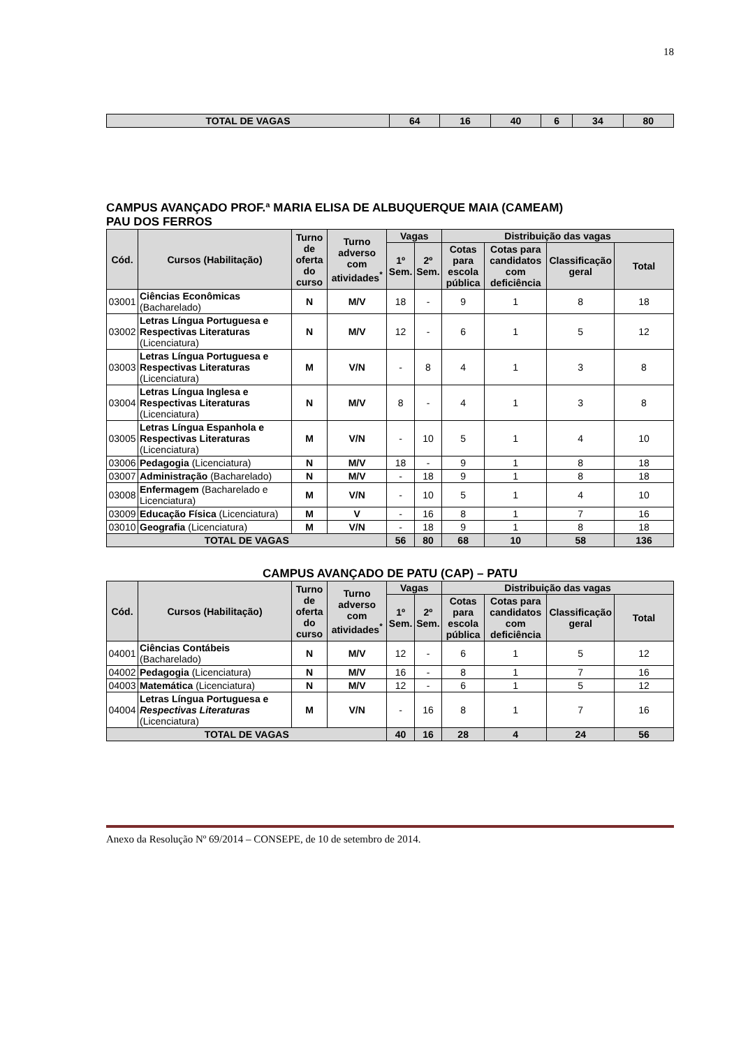18
| TOTAL DE VAGAS | 64 | 16 | 40 | 6 | 34 | 80 |
CAMPUS AVANÇADO PROF.ª MARIA ELISA DE ALBUQUERQUE MAIA (CAMEAM)
PAU DOS FERROS
| Cód. | Cursos (Habilitação) | Turno de oferta do curso | Turno adverso com atividades<sup>*</sup> | Vagas | | Distribuição das vagas | | | |
| --- | --- | --- | --- | --- | --- | --- | --- | --- | --- |
| | | | | 1º Sem. | 2º Sem. | Cotas para escola pública | Cotas para candidatos com deficiência | Classificação geral | Total |
| 03001 | Ciências Econômicas (Bacharelado) | N | M/V | 18 | - | 9 | 1 | 8 | 18 |
| 03002 | Letras Língua Portuguesa e Respectivas Literaturas (Licenciatura) | N | M/V | 12 | - | 6 | 1 | 5 | 12 |
| 03003 | Letras Língua Portuguesa e Respectivas Literaturas (Licenciatura) | M | V/N | - | 8 | 4 | 1 | 3 | 8 |
| 03004 | Letras Língua Inglesa e Respectivas Literaturas (Licenciatura) | N | M/V | 8 | - | 4 | 1 | 3 | 8 |
| 03005 | Letras Língua Espanhola e Respectivas Literaturas (Licenciatura) | M | V/N | - | 10 | 5 | 1 | 4 | 10 |
| 03006 | Pedagogia (Licenciatura) | N | M/V | 18 | - | 9 | 1 | 8 | 18 |
| 03007 | Administração (Bacharelado) | N | M/V | - | 18 | 9 | 1 | 8 | 18 |
| 03008 | Enfermagem (Bacharelado e Licenciatura) | M | V/N | - | 10 | 5 | 1 | 4 | 10 |
| 03009 | Educação Física (Licenciatura) | M | V | - | 16 | 8 | 1 | 7 | 16 |
| 03010 | Geografia (Licenciatura) | M | V/N | - | 18 | 9 | 1 | 8 | 18 |
| TOTAL DE VAGAS | | | | 56 | 80 | 68 | 10 | 58 | 136 |
CAMPUS AVANÇADO DE PATU (CAP) – PATU
| Cód. | Cursos (Habilitação) | Turno de oferta do curso | Turno adverso com atividades<sup>*</sup> | Vagas | | Distribuição das vagas | | | |
| --- | --- | --- | --- | --- | --- | --- | --- | --- | --- |
| | | | | 1º Sem. | 2º Sem. | Cotas para escola pública | Cotas para candidatos com deficiência | Classificação geral | Total |
| 04001 | Ciências Contábeis (Bacharelado) | N | M/V | 12 | - | 6 | 1 | 5 | 12 |
| 04002 | Pedagogia (Licenciatura) | N | M/V | 16 | - | 8 | 1 | 7 | 16 |
| 04003 | Matemática (Licenciatura) | N | M/V | 12 | - | 6 | 1 | 5 | 12 |
| 04004 | Letras Língua Portuguesa e Respectivas Literaturas (Licenciatura) | M | V/N | - | 16 | 8 | 1 | 7 | 16 |
| TOTAL DE VAGAS | | | | 40 | 16 | 28 | 4 | 24 | 56 |
Anexo da Resolução Nº 69/2014 – CONSEPE, de 10 de setembro de 2014.